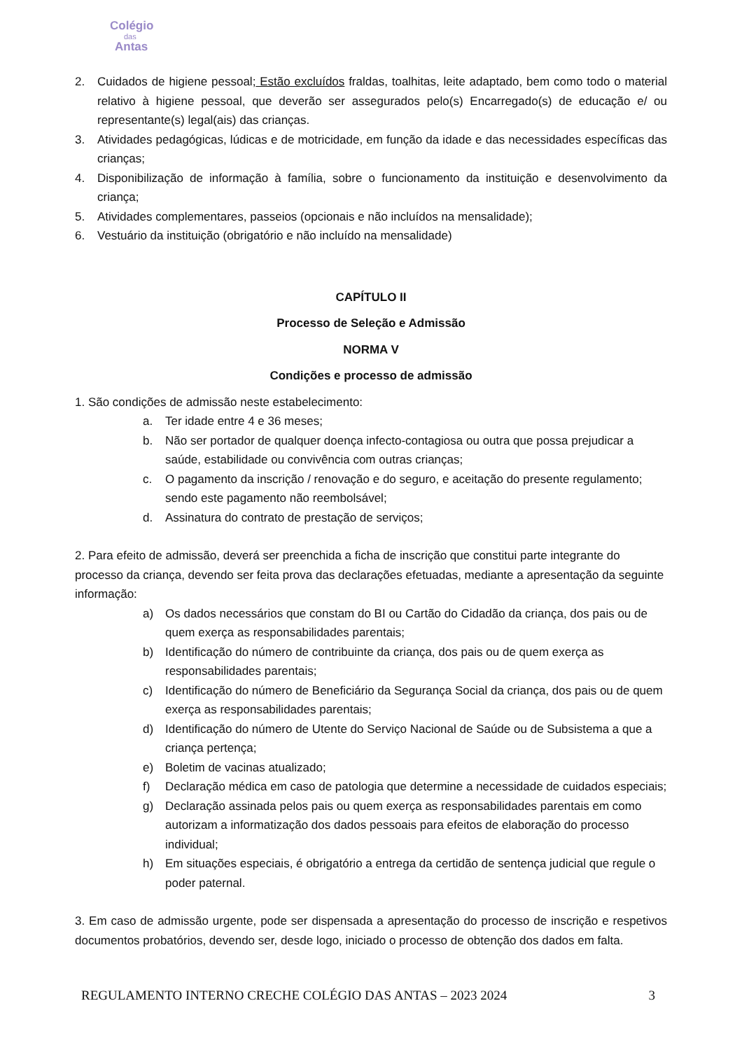Colégio
das
Antas
2. Cuidados de higiene pessoal; Estão excluídos fraldas, toalhitas, leite adaptado, bem como todo o material relativo à higiene pessoal, que deverão ser assegurados pelo(s) Encarregado(s) de educação e/ ou representante(s) legal(ais) das crianças.
3. Atividades pedagógicas, lúdicas e de motricidade, em função da idade e das necessidades específicas das crianças;
4. Disponibilização de informação à família, sobre o funcionamento da instituição e desenvolvimento da criança;
5. Atividades complementares, passeios (opcionais e não incluídos na mensalidade);
6. Vestuário da instituição (obrigatório e não incluído na mensalidade)
CAPÍTULO II
Processo de Seleção e Admissão
NORMA V
Condições e processo de admissão
1. São condições de admissão neste estabelecimento:
a. Ter idade entre 4 e 36 meses;
b. Não ser portador de qualquer doença infecto-contagiosa ou outra que possa prejudicar a saúde, estabilidade ou convivência com outras crianças;
c. O pagamento da inscrição / renovação e do seguro, e aceitação do presente regulamento; sendo este pagamento não reembolsável;
d. Assinatura do contrato de prestação de serviços;
2. Para efeito de admissão, deverá ser preenchida a ficha de inscrição que constitui parte integrante do processo da criança, devendo ser feita prova das declarações efetuadas, mediante a apresentação da seguinte informação:
a) Os dados necessários que constam do BI ou Cartão do Cidadão da criança, dos pais ou de quem exerça as responsabilidades parentais;
b) Identificação do número de contribuinte da criança, dos pais ou de quem exerça as responsabilidades parentais;
c) Identificação do número de Beneficiário da Segurança Social da criança, dos pais ou de quem exerça as responsabilidades parentais;
d) Identificação do número de Utente do Serviço Nacional de Saúde ou de Subsistema a que a criança pertença;
e) Boletim de vacinas atualizado;
f) Declaração médica em caso de patologia que determine a necessidade de cuidados especiais;
g) Declaração assinada pelos pais ou quem exerça as responsabilidades parentais em como autorizam a informatização dos dados pessoais para efeitos de elaboração do processo individual;
h) Em situações especiais, é obrigatório a entrega da certidão de sentença judicial que regule o poder paternal.
3. Em caso de admissão urgente, pode ser dispensada a apresentação do processo de inscrição e respetivos documentos probatórios, devendo ser, desde logo, iniciado o processo de obtenção dos dados em falta.
REGULAMENTO INTERNO CRECHE COLÉGIO DAS ANTAS – 2023 2024 3